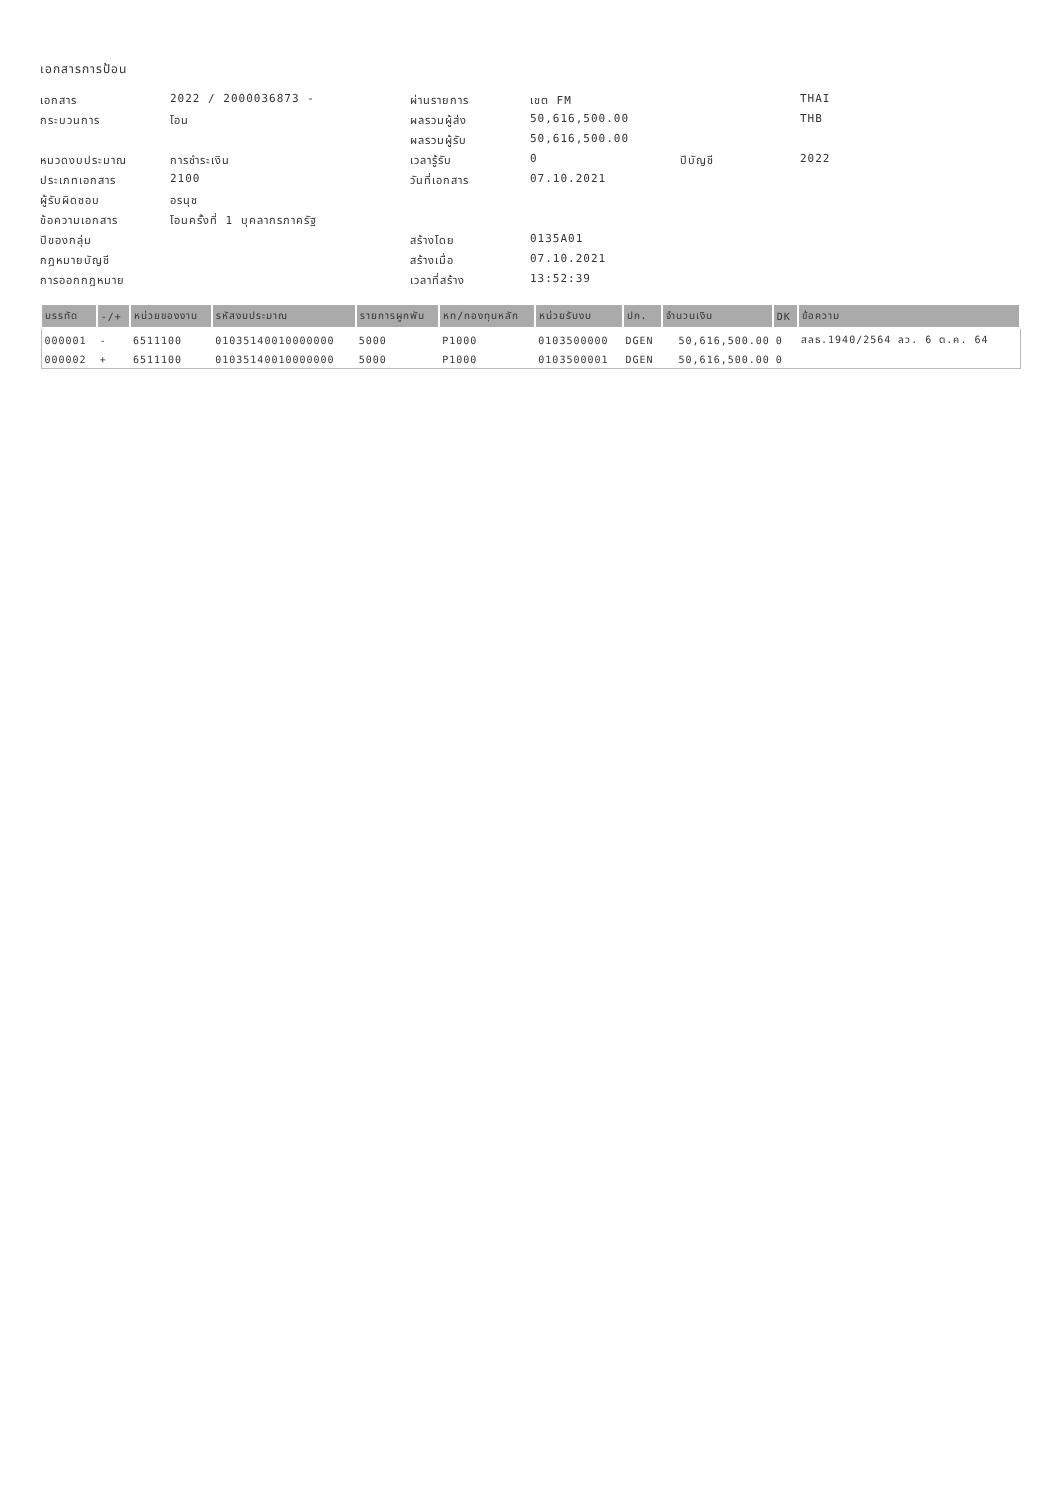เอกสารการป้อน
เอกสาร
2022 / 2000036873 -
ผ่านรายการ
เขต FM
THAI
กระบวนการ
โอน
ผลรวมผู้ส่ง
50,616,500.00
THB
ผลรวมผู้รับ
50,616,500.00
หมวดงบประมาณ
การชำระเงิน
เวลารู้รับ
0
ปีบัญชี
2022
ประเภทเอกสาร
2100
วันที่เอกสาร
07.10.2021
ผู้รับผิดชอบ
อรนุช
ข้อความเอกสาร
โอนครั้งที่ 1 บุคลากรภาครัฐ
ปีของกลุ่ม
สร้างโดย
0135A01
กฎหมายบัญชี
สร้างเมื่อ
07.10.2021
การออกกฎหมาย
เวลาที่สร้าง
13:52:39
| บรรทัด | -/+ | หน่วยของงาน | รหัสงบประมาณ | รายการผูกพัน | หท/กองทุนหลัก | หน่วยรับงบ | ปก. | จำนวนเงิน | DK | ข้อความ |
| --- | --- | --- | --- | --- | --- | --- | --- | --- | --- | --- |
| 000001 | - | 6511100 | 01035140010000000 | 5000 | P1000 | 0103500000 | DGEN | 50,616,500.00 | 0 | สลธ.1940/2564 ลว. 6 ต.ค. 64 |
| 000002 | + | 6511100 | 01035140010000000 | 5000 | P1000 | 0103500001 | DGEN | 50,616,500.00 | 0 | |